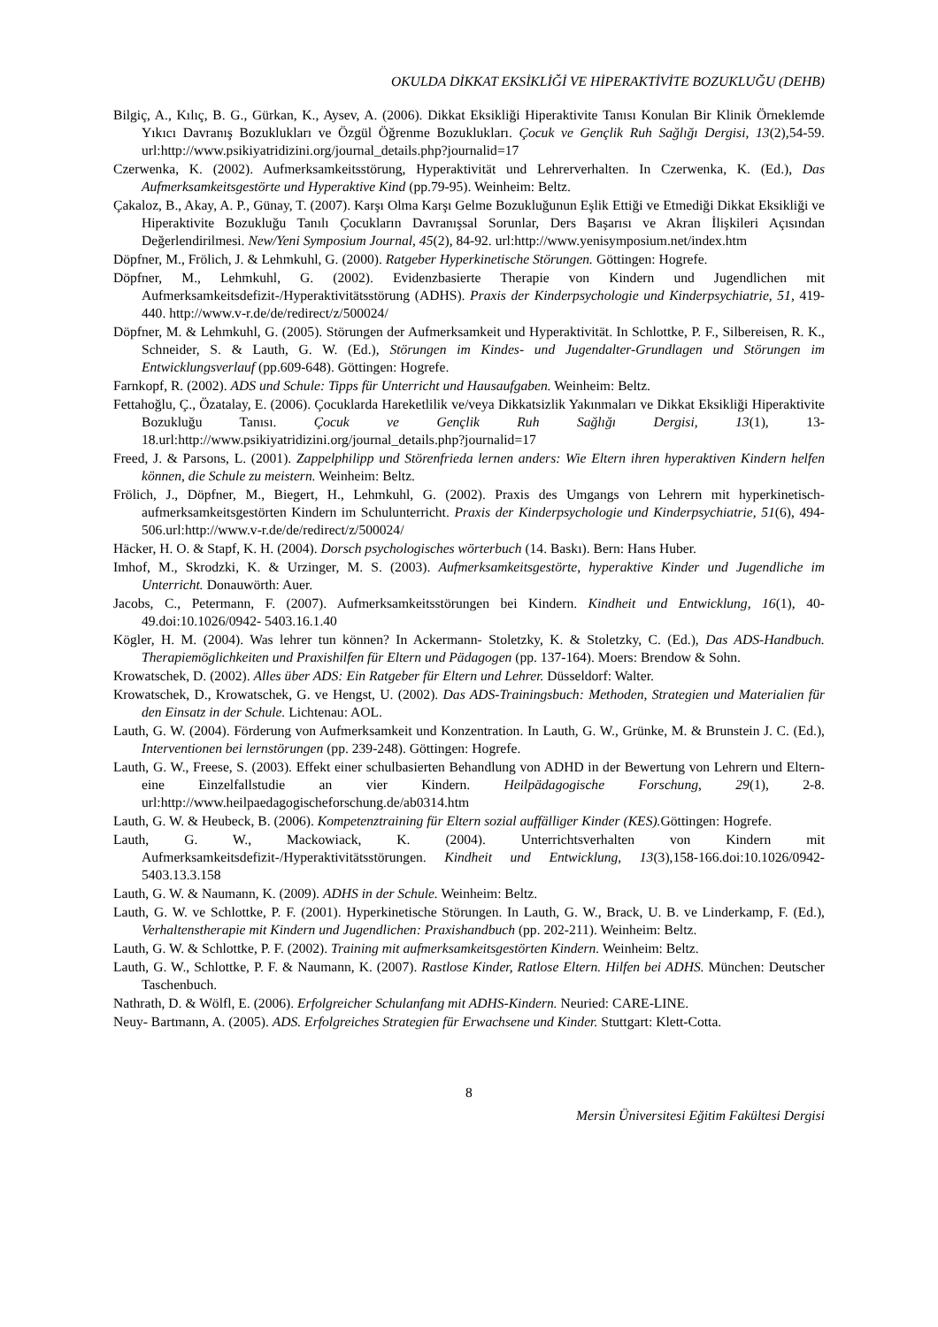OKULDA DİKKAT EKSİKLİĞİ VE HİPERAKTİVİTE BOZUKLUĞU (DEHB)
Bilgiç, A., Kılıç, B. G., Gürkan, K., Aysev, A. (2006). Dikkat Eksikliği Hiperaktivite Tanısı Konulan Bir Klinik Örneklemde Yıkıcı Davranış Bozuklukları ve Özgül Öğrenme Bozuklukları. Çocuk ve Gençlik Ruh Sağlığı Dergisi, 13(2),54-59. url:http://www.psikiyatridizini.org/journal_details.php?journalid=17
Czerwenka, K. (2002). Aufmerksamkeitsstörung, Hyperaktivität und Lehrerverhalten. In Czerwenka, K. (Ed.), Das Aufmerksamkeitsgestörte und Hyperaktive Kind (pp.79-95). Weinheim: Beltz.
Çakaloz, B., Akay, A. P., Günay, T. (2007). Karşı Olma Karşı Gelme Bozukluğunun Eşlik Ettiği ve Etmediği Dikkat Eksikliği ve Hiperaktivite Bozukluğu Tanılı Çocukların Davranışsal Sorunlar, Ders Başarısı ve Akran İlişkileri Açısından Değerlendirilmesi. New/Yeni Symposium Journal, 45(2), 84-92. url:http://www.yenisymposium.net/index.htm
Döpfner, M., Frölich, J. & Lehmkuhl, G. (2000). Ratgeber Hyperkinetische Störungen. Göttingen: Hogrefe.
Döpfner, M., Lehmkuhl, G. (2002). Evidenzbasierte Therapie von Kindern und Jugendlichen mit Aufmerksamkeitsdefizit-/Hyperaktivitätsstörung (ADHS). Praxis der Kinderpsychologie und Kinderpsychiatrie, 51, 419-440. http://www.v-r.de/de/redirect/z/500024/
Döpfner, M. & Lehmkuhl, G. (2005). Störungen der Aufmerksamkeit und Hyperaktivität. In Schlottke, P. F., Silbereisen, R. K., Schneider, S. & Lauth, G. W. (Ed.), Störungen im Kindes- und Jugendalter-Grundlagen und Störungen im Entwicklungsverlauf (pp.609-648). Göttingen: Hogrefe.
Farnkopf, R. (2002). ADS und Schule: Tipps für Unterricht und Hausaufgaben. Weinheim: Beltz.
Fettahoğlu, Ç., Özatalay, E. (2006). Çocuklarda Hareketlilik ve/veya Dikkatsizlik Yakınmaları ve Dikkat Eksikliği Hiperaktivite Bozukluğu Tanısı. Çocuk ve Gençlik Ruh Sağlığı Dergisi, 13(1), 13-18.url:http://www.psikiyatridizini.org/journal_details.php?journalid=17
Freed, J. & Parsons, L. (2001). Zappelphilipp und Störenfrieda lernen anders: Wie Eltern ihren hyperaktiven Kindern helfen können, die Schule zu meistern. Weinheim: Beltz.
Frölich, J., Döpfner, M., Biegert, H., Lehmkuhl, G. (2002). Praxis des Umgangs von Lehrern mit hyperkinetisch-aufmerksamkeitsgestörten Kindern im Schulunterricht. Praxis der Kinderpsychologie und Kinderpsychiatrie, 51(6), 494-506.url:http://www.v-r.de/de/redirect/z/500024/
Häcker, H. O. & Stapf, K. H. (2004). Dorsch psychologisches wörterbuch (14. Baskı). Bern: Hans Huber.
Imhof, M., Skrodzki, K. & Urzinger, M. S. (2003). Aufmerksamkeitsgestörte, hyperaktive Kinder und Jugendliche im Unterricht. Donauwörth: Auer.
Jacobs, C., Petermann, F. (2007). Aufmerksamkeitsstörungen bei Kindern. Kindheit und Entwicklung, 16(1), 40-49.doi:10.1026/0942- 5403.16.1.40
Kögler, H. M. (2004). Was lehrer tun können? In Ackermann- Stoletzky, K. & Stoletzky, C. (Ed.), Das ADS-Handbuch. Therapiemöglichkeiten und Praxishilfen für Eltern und Pädagogen (pp. 137-164). Moers: Brendow & Sohn.
Krowatschek, D. (2002). Alles über ADS: Ein Ratgeber für Eltern und Lehrer. Düsseldorf: Walter.
Krowatschek, D., Krowatschek, G. ve Hengst, U. (2002). Das ADS-Trainingsbuch: Methoden, Strategien und Materialien für den Einsatz in der Schule. Lichtenau: AOL.
Lauth, G. W. (2004). Förderung von Aufmerksamkeit und Konzentration. In Lauth, G. W., Grünke, M. & Brunstein J. C. (Ed.), Interventionen bei lernstörungen (pp. 239-248). Göttingen: Hogrefe.
Lauth, G. W., Freese, S. (2003). Effekt einer schulbasierten Behandlung von ADHD in der Bewertung von Lehrern und Eltern- eine Einzelfallstudie an vier Kindern. Heilpädagogische Forschung, 29(1), 2-8. url:http://www.heilpaedagogischeforschung.de/ab0314.htm
Lauth, G. W. & Heubeck, B. (2006). Kompetenztraining für Eltern sozial auffälliger Kinder (KES). Göttingen: Hogrefe.
Lauth, G. W., Mackowiack, K. (2004). Unterrichtsverhalten von Kindern mit Aufmerksamkeitsdefizit-/Hyperaktivitätsstörungen. Kindheit und Entwicklung, 13(3),158-166.doi:10.1026/0942- 5403.13.3.158
Lauth, G. W. & Naumann, K. (2009). ADHS in der Schule. Weinheim: Beltz.
Lauth, G. W. ve Schlottke, P. F. (2001). Hyperkinetische Störungen. In Lauth, G. W., Brack, U. B. ve Linderkamp, F. (Ed.), Verhaltenstherapie mit Kindern und Jugendlichen: Praxishandbuch (pp. 202-211). Weinheim: Beltz.
Lauth, G. W. & Schlottke, P. F. (2002). Training mit aufmerksamkeitsgestörten Kindern. Weinheim: Beltz.
Lauth, G. W., Schlottke, P. F. & Naumann, K. (2007). Rastlose Kinder, Ratlose Eltern. Hilfen bei ADHS. München: Deutscher Taschenbuch.
Nathrath, D. & Wölfl, E. (2006). Erfolgreicher Schulanfang mit ADHS-Kindern. Neuried: CARE-LINE.
Neuy- Bartmann, A. (2005). ADS. Erfolgreiches Strategien für Erwachsene und Kinder. Stuttgart: Klett-Cotta.
8
Mersin Üniversitesi Eğitim Fakültesi Dergisi